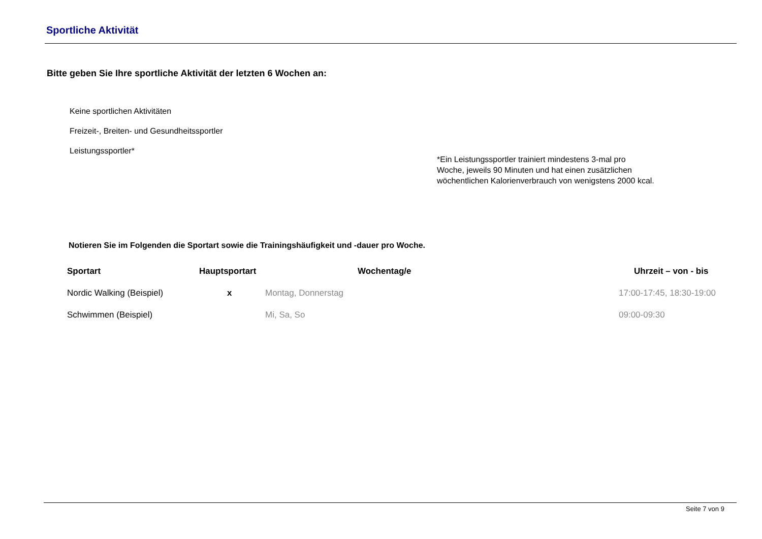Sportliche Aktivität
Bitte geben Sie Ihre sportliche Aktivität der letzten 6 Wochen an:
Keine sportlichen Aktivitäten
Freizeit-, Breiten- und Gesundheitssportler
Leistungssportler*
*Ein Leistungssportler trainiert mindestens 3-mal pro Woche, jeweils 90 Minuten und hat einen zusätzlichen wöchentlichen Kalorienverbrauch von wenigstens 2000 kcal.
Notieren Sie im Folgenden die Sportart sowie die Trainingshäufigkeit und -dauer pro Woche.
| Sportart | Hauptsportart | Wochentag/e | Uhrzeit – von - bis |
| --- | --- | --- | --- |
| Nordic Walking (Beispiel) | x | Montag, Donnerstag | 17:00-17:45, 18:30-19:00 |
| Schwimmen (Beispiel) | | Mi, Sa, So | 09:00-09:30 |
Seite 7 von 9